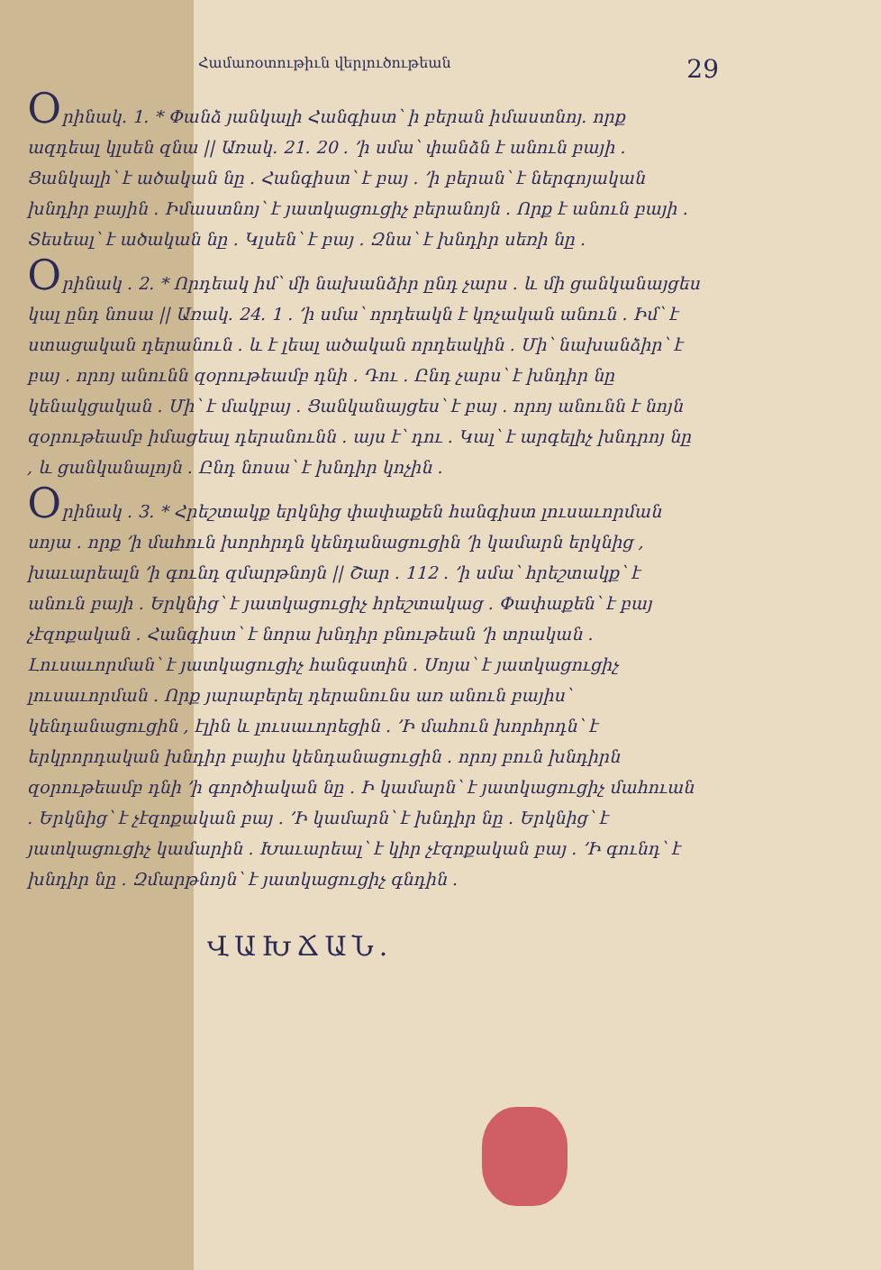Համառօտութիւն վերլուծութեան 29
Օրինակ. 1. * Փանձ յանկալի Հանգիստ՝ ի բերան իմաստնոյ. որք ազդեալ կլսեն զնա || Առակ. 21. 20 . ՚ի սմա՝ փանձն է անուն բայի . Ցանկալի՝ է ածական նը . Հանգիստ՝ է բայ . ՚ի բերան՝ է ներգոյական խնդիր բային . Իմաստնոյ՝ է յատկացուցիչ բերանոյն . Որք է անուն բայի . Տեսեալ՝ է ածական նը . Կլսեն՝ է բայ . Զնա՝ է խնդիր սեռի նը .
Օրինակ . 2. * Որդեակ իմ՝ մի նախանձիր ընդ չարս . և մի ցանկանայցես կալ ընդ նոսա || Առակ. 24. 1 . ՚ի սմա՝ որդեակն է կոչական անուն . Իմ՝ է ստացական դերանուն . և է լեալ ածական որդեակին . Մի՝ նախանձիր՝ է բայ . որոյ անունն զօրութեամբ դնի . Դու . Ընդ չարս՝ է խնդիր նը կենակցական . Մի՝ է մակբայ . Ցանկանայցես՝ է բայ . որոյ անունն է նոյն զօրութեամբ իմացեալ դերանունն . այս է՝ դու . Կալ՝ է արգելիչ խնդրոյ նը , և ցանկանալոյն . Ընդ նոսա՝ է խնդիր կոչին .
Օրինակ . 3. * Հրեշտակք երկնից փափաքեն հանգիստ լուսաւորման սոյա . որք ՚ի մահուն խորհրդն կենդանացուցին ՚ի կամարն երկնից , խաւարեալն ՚ի գունդ զմարթնոյն || Շար . 112 . ՚ի սմա՝ հրեշտակք՝ է անուն բայի . Երկնից՝ է յատկացուցիչ հրեշտակաց . Փափաքեն՝ է բայ չէզոքական . Հանգիստ՝ է նորա խնդիր բնութեան ՚ի տրական . Լուսաւորման՝ է յատկացուցիչ հանգստին . Սոյա՝ է յատկացուցիչ լուսաւորման . Որք յարաբերել դերանունս առ անուն բայիս՝ կենդանացուցին , էլին և լուսաւորեցին . ՚Ի մահուն խորհրդն՝ է երկրորդական խնդիր բայիս կենդանացուցին . որոյ բուն խնդիրն զօրութեամբ դնի ՚ի գործիական նը . Ի կամարն՝ է յատկացուցիչ մահուան . Երկնից՝ է չէզոքական բայ . ՚Ի կամարն՝ է խնդիր նը . Երկնից՝ է յատկացուցիչ կամարին . Խաւարեալ՝ է կիր չէզոքական բայ . ՚Ի գունդ՝ է խնդիր նը . Զմարթնոյն՝ է յատկացուցիչ գնդին .
ՎԱԽՃԱՆ.